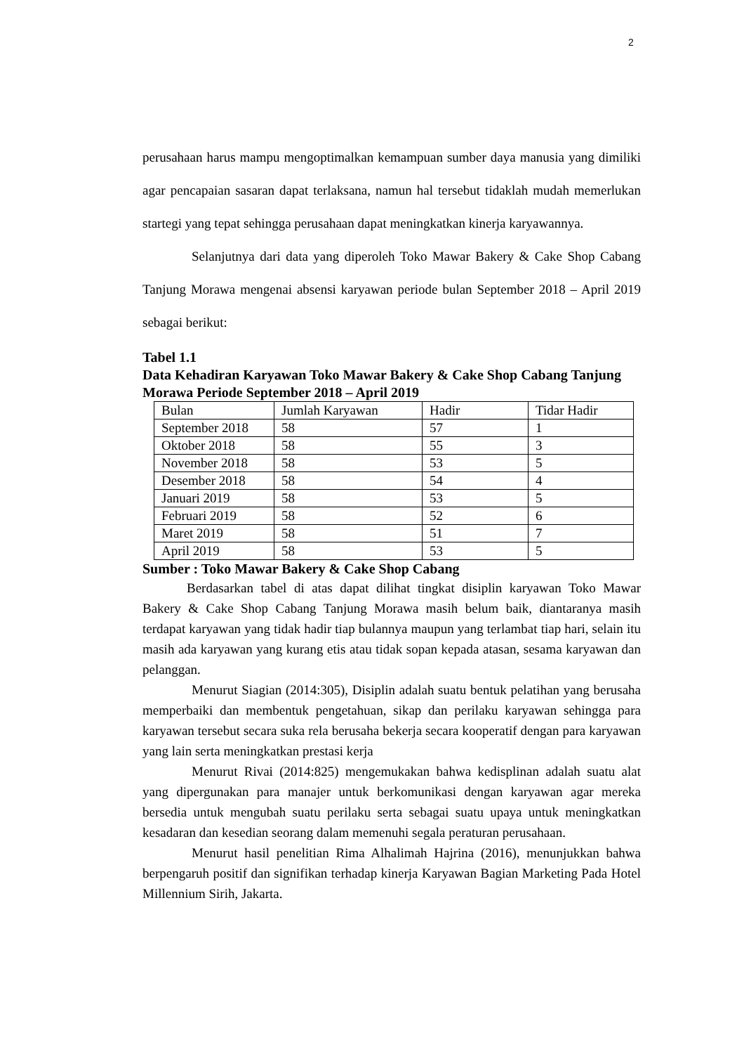2
perusahaan harus mampu mengoptimalkan kemampuan sumber daya manusia yang dimiliki agar pencapaian sasaran dapat terlaksana, namun hal tersebut tidaklah mudah memerlukan startegi yang tepat sehingga perusahaan dapat meningkatkan kinerja karyawannya.
Selanjutnya dari data yang diperoleh Toko Mawar Bakery & Cake Shop Cabang Tanjung Morawa mengenai absensi karyawan periode bulan September 2018 – April 2019 sebagai berikut:
Tabel 1.1
Data Kehadiran Karyawan Toko Mawar Bakery & Cake Shop Cabang Tanjung Morawa Periode September 2018 – April 2019
| Bulan | Jumlah Karyawan | Hadir | Tidar Hadir |
| September 2018 | 58 | 57 | 1 |
| Oktober 2018 | 58 | 55 | 3 |
| November 2018 | 58 | 53 | 5 |
| Desember 2018 | 58 | 54 | 4 |
| Januari 2019 | 58 | 53 | 5 |
| Februari 2019 | 58 | 52 | 6 |
| Maret 2019 | 58 | 51 | 7 |
| April 2019 | 58 | 53 | 5 |
Sumber : Toko Mawar Bakery & Cake Shop Cabang
Berdasarkan tabel di atas dapat dilihat tingkat disiplin karyawan Toko Mawar Bakery & Cake Shop Cabang Tanjung Morawa masih belum baik, diantaranya masih terdapat karyawan yang tidak hadir tiap bulannya maupun yang terlambat tiap hari, selain itu masih ada karyawan yang kurang etis atau tidak sopan kepada atasan, sesama karyawan dan pelanggan.
Menurut Siagian (2014:305), Disiplin adalah suatu bentuk pelatihan yang berusaha memperbaiki dan membentuk pengetahuan, sikap dan perilaku karyawan sehingga para karyawan tersebut secara suka rela berusaha bekerja secara kooperatif dengan para karyawan yang lain serta meningkatkan prestasi kerja
Menurut Rivai (2014:825) mengemukakan bahwa kedisplinan adalah suatu alat yang dipergunakan para manajer untuk berkomunikasi dengan karyawan agar mereka bersedia untuk mengubah suatu perilaku serta sebagai suatu upaya untuk meningkatkan kesadaran dan kesedian seorang dalam memenuhi segala peraturan perusahaan.
Menurut hasil penelitian Rima Alhalimah Hajrina (2016), menunjukkan bahwa berpengaruh positif dan signifikan terhadap kinerja Karyawan Bagian Marketing Pada Hotel Millennium Sirih, Jakarta.